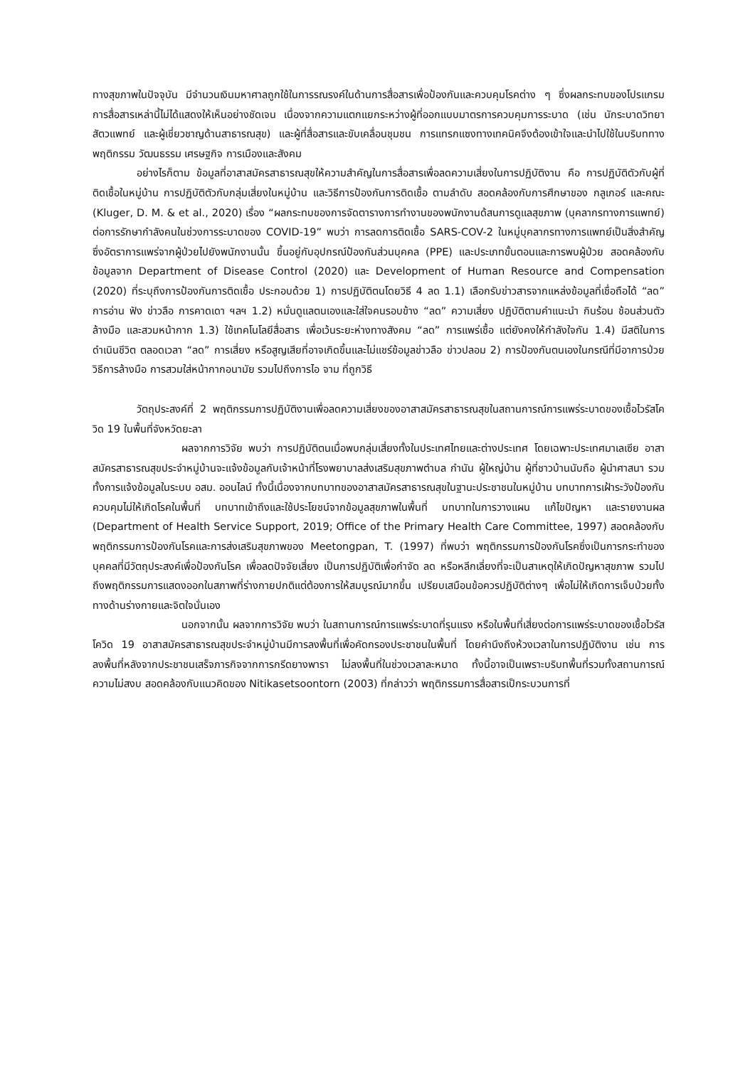ทางสุขภาพในปัจจุบัน มีจำนวนเงินมหาศาลถูกใช้ในการรณรงค์ในด้านการสื่อสารเพื่อป้องกันและควบคุมโรคต่าง ๆ ซึ่งผลกระทบของโปรแกรมการสื่อสารเหล่านี้ไม่ได้แสดงให้เห็นอย่างชัดเจน เนื่องจากความแตกแยกระหว่างผู้ที่ออกแบบมาตรการควบคุมการระบาด (เช่น นักระบาดวิทยา สัตวแพทย์ และผู้เชี่ยวชาญด้านสาธารณสุข) และผู้ที่สื่อสารและขับเคลื่อนชุมชน การแทรกแซงทางเทคนิคจึงต้องเข้าใจและนำไปใช้ในบริบททางพฤติกรรม วัฒนธรรม เศรษฐกิจ การเมืองและสังคม
อย่างไรก็ตาม ข้อมูลที่อาสาสมัครสาธารณสุขให้ความสำคัญในการสื่อสารเพื่อลดความเสี่ยงในการปฏิบัติงาน คือ การปฏิบัติตัวกับผู้ที่ติดเชื้อในหมู่บ้าน การปฏิบัติตัวกับกลุ่มเสี่ยงในหมู่บ้าน และวิธีการป้องกันการติดเชื้อ ตามลำดับ สอดคล้องกับการศึกษาของ กลูเกอร์ และคณะ (Kluger, D. M. & et al., 2020) เรื่อง “ผลกระทบของการจัดตารางการทำงานของพนักงานด้สนการดูแลสุขภาพ (บุคลากรทางการแพทย์) ต่อการรักษากำลังคนในช่วงการระบาดของ COVID-19” พบว่า การลดการติดเชื้อ SARS-COV-2 ในหมู่บุคลากรทางการแพทย์เป็นสิ่งสำคัญ ซึ่งอัตราการแพร่จากผู้ป่วยไปยังพนักงานนั้น ขึ้นอยู่กับอุปกรณ์ป้องกันส่วนบุคคล (PPE) และประเภทขั้นตอนและการพบผู้ป่วย สอดคล้องกับข้อมูลจาก Department of Disease Control (2020) และ Development of Human Resource and Compensation (2020) ที่ระบุถึงการป้องกันการติดเชื้อ ประกอบด้วย 1) การปฏิบัติตนโดยวิธี 4 ลด 1.1) เลือกรับข่าวสารจากแหล่งข้อมูลที่เชื่อถือได้ “ลด” การอ่าน ฟัง ข่าวลือ การคาดเดา ฯลฯ 1.2) หมั่นดูแลตนเองและใส่ใจคนรอบข้าง “ลด” ความเสี่ยง ปฏิบัติตามคำแนะนำ กินร้อน ช้อนส่วนตัว ล้างมือ และสวมหน้ากาก 1.3) ใช้เทคโนโลยีสื่อสาร เพื่อเว้นระยะห่างทางสังคม “ลด” การแพร่เชื้อ แต่ยังคงให้กำลังใจกัน 1.4) มีสติในการดำเนินชีวิต ตลอดเวลา “ลด” การเสี่ยง หรือสูญเสียที่อาจเกิดขึ้นและไม่แชร์ข้อมูลข่าวลือ ข่าวปลอม 2) การป้องกันตนเองในกรณีที่มีอาการป่วย วิธีการล้างมือ การสวมใส่หน้ากากอนามัย รวมไปถึงการไอ จาม ที่ถูกวิธี
วัตถุประสงค์ที่ 2 พฤติกรรมการปฏิบัติงานเพื่อลดความเสี่ยงของอาสาสมัครสาธารณสุขในสถานการณ์การแพร่ระบาดของเชื้อไวรัสโควิด 19 ในพื้นที่จังหวัดยะลา
ผลจากการวิจัย พบว่า การปฏิบัติตนเมื่อพบกลุ่มเสี่ยงทั้งในประเทศไทยและต่างประเทศ โดยเฉพาะประเทศมาเลเซีย อาสาสมัครสาธารณสุขประจำหมู่บ้านจะแจ้งข้อมูลกับเจ้าหน้าที่โรงพยาบาลส่งเสริมสุขภาพตำบล กำนัน ผู้ใหญ่บ้าน ผู้ที่ชาวบ้านนับถือ ผู้นำศาสนา รวมทั้งการแจ้งข้อมูลในระบบ อสม. ออนไลน์ ทั้งนี้เนื่องจากบทบาทของอาสาสมัครสาธารณสุขในฐานะประชาชนในหมู่บ้าน บทบาทการเฝ้าระวังป้องกัน ควบคุมไม่ให้เกิดโรคในพื้นที่ บทบาทเข้าถึงและใช้ประโยชน์จากข้อมูลสุขภาพในพื้นที่ บทบาทในการวางแผน แก้ไขปัญหา และรายงานผล (Department of Health Service Support, 2019; Office of the Primary Health Care Committee, 1997) สอดคล้องกับพฤติกรรมการป้องกันโรคและการส่งเสริมสุขภาพของ Meetongpan, T. (1997) ที่พบว่า พฤติกรรมการป้องกันโรคซึ่งเป็นการกระทำของบุคคลที่มีวัตถุประสงค์เพื่อป้องกันโรค เพื่อลดปัจจัยเสี่ยง เป็นการปฏิบัติเพื่อกำจัด ลด หรือหลีกเลี่ยงที่จะเป็นสาเหตุให้เกิดปัญหาสุขภาพ รวมไปถึงพฤติกรรมการแสดงออกในสภาพที่ร่างกายปกติแต่ต้องการให้สมบูรณ์มากขึ้น เปรียบเสมือนข้อควรปฏิบัติต่างๆ เพื่อไม่ให้เกิดการเจ็บป่วยทั้งทางด้านร่างกายและจิตใจนั่นเอง
นอกจากนั้น ผลจากการวิจัย พบว่า ในสถานการณ์การแพร่ระบาดที่รุนแรง หรือในพื้นที่เสี่ยงต่อการแพร่ระบาดของเชื้อไวรัสโควิด 19 อาสาสมัครสาธารณสุขประจำหมู่บ้านมีการลงพื้นที่เพื่อคัดกรองประชาชนในพื้นที่ โดยคำนึงถึงห้วงเวลาในการปฏิบัติงาน เช่น การลงพื้นที่หลังจากประชาชนเสร็จภารกิจจากการกรีดยางพารา ไม่ลงพื้นที่ในช่วงเวลาละหมาด ทั้งนี้อาจเป็นเพราะบริบทพื้นที่รวมทั้งสถานการณ์ความไม่สงบ สอดคล้องกับแนวคิดของ Nitikasetsoontorn (2003) ที่กล่าวว่า พฤติกรรมการสื่อสารเป็กระบวนการที่